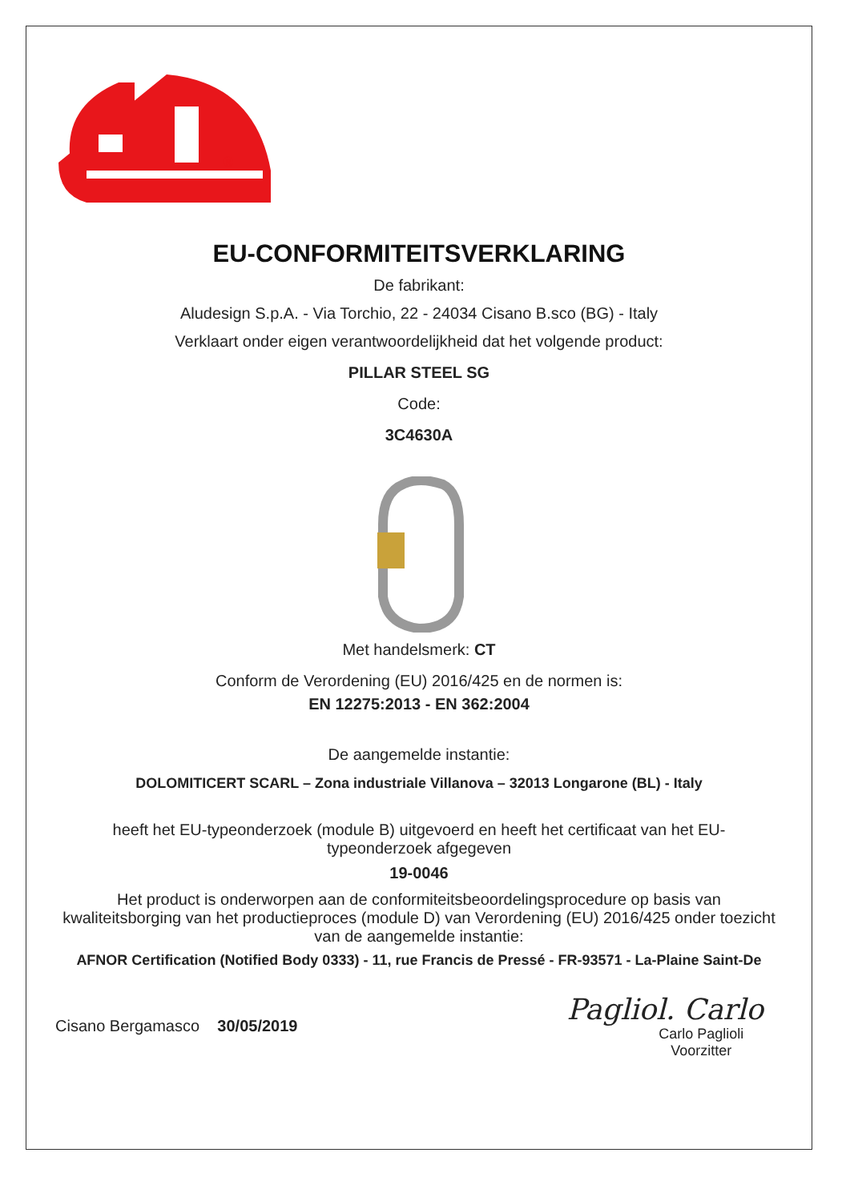®
EU-CONFORMITEITSVERKLARING
De fabrikant:
Aludesign S.p.A. - Via Torchio, 22 - 24034 Cisano B.sco (BG) - Italy
Verklaart onder eigen verantwoordelijkheid dat het volgende product:
PILLAR STEEL SG
Code:
3C4630A
Met handelsmerk: CT
Conform de Verordening (EU) 2016/425 en de normen is:
EN 12275:2013 - EN 362:2004
De aangemelde instantie:
DOLOMITICERT SCARL – Zona industriale Villanova – 32013 Longarone (BL) - Italy
heeft het EU-typeonderzoek (module B) uitgevoerd en heeft het certificaat van het EU-typeonderzoek afgegeven
19-0046
Het product is onderworpen aan de conformiteitsbeoordelingsprocedure op basis van kwaliteitsborging van het productieproces (module D) van Verordening (EU) 2016/425 onder toezicht van de aangemelde instantie:
AFNOR Certification (Notified Body 0333) - 11, rue Francis de Pressé - FR-93571 - La-Plaine Saint-De
Cisano Bergamasco 30/05/2019
Pagliol. Carlo
Carlo Paglioli
Voorzitter